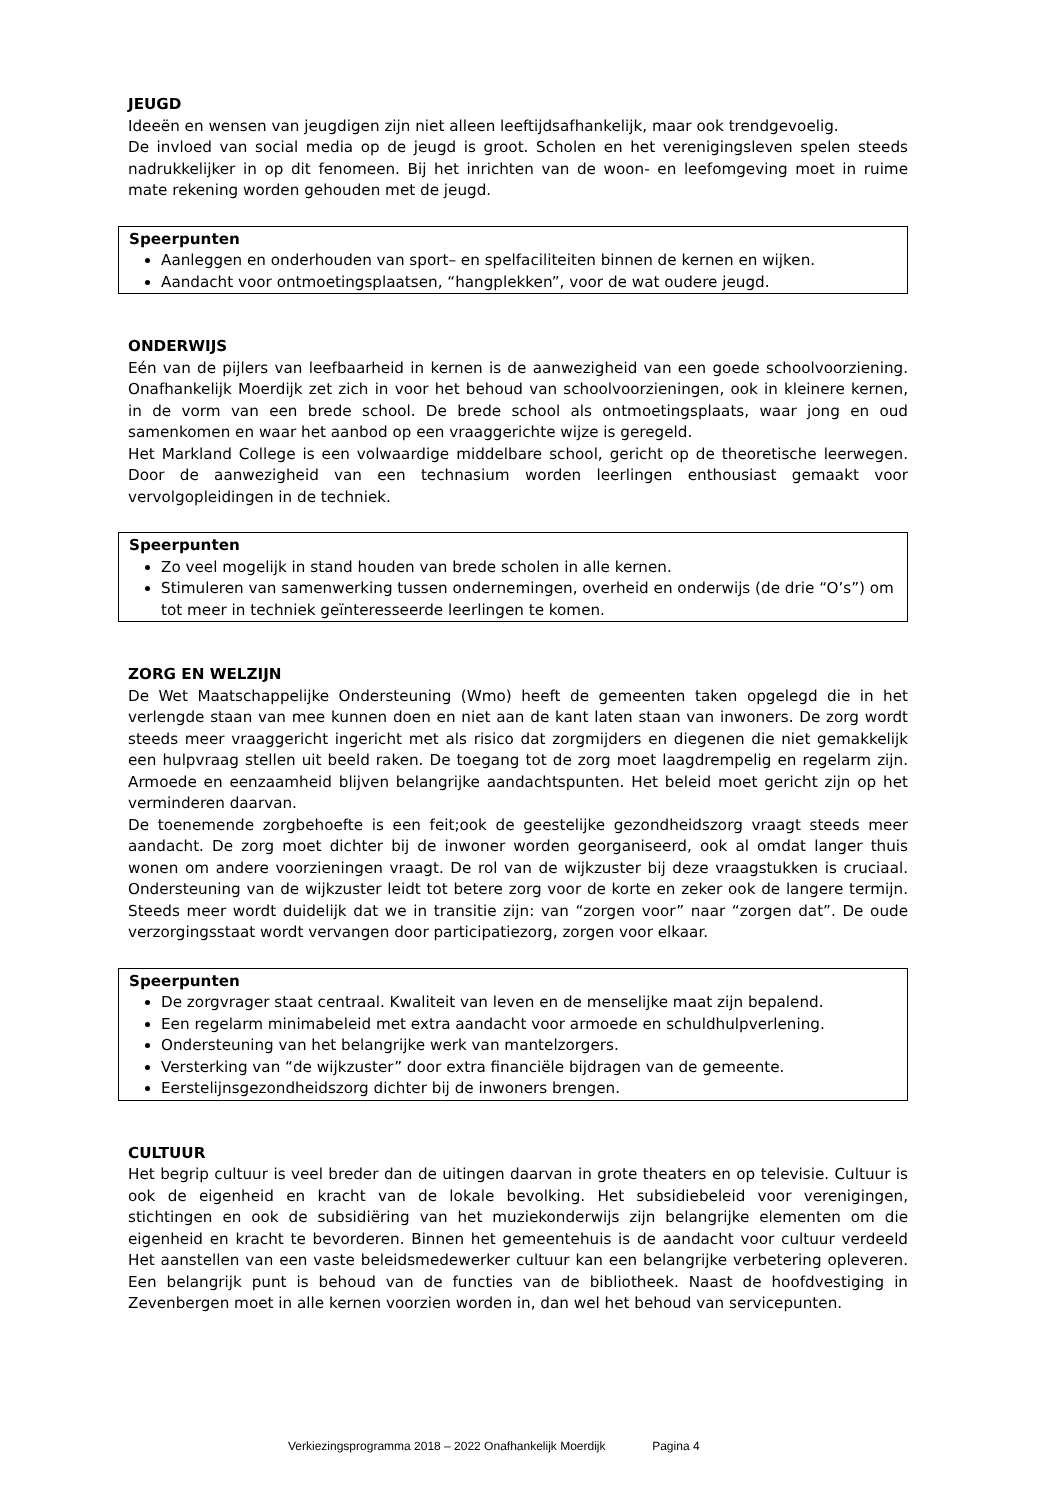JEUGD
Ideeën en wensen van jeugdigen zijn niet alleen leeftijdsafhankelijk, maar ook trendgevoelig.
De invloed van social media op de jeugd is groot. Scholen en het verenigingsleven spelen steeds nadrukkelijker in op dit fenomeen. Bij het inrichten van de woon- en leefomgeving moet in ruime mate rekening worden gehouden met de jeugd.
Speerpunten
Aanleggen en onderhouden van sport– en spelfaciliteiten binnen de kernen en wijken.
Aandacht voor ontmoetingsplaatsen, “hangplekken”, voor de wat oudere jeugd.
ONDERWIJS
Eén van de pijlers van leefbaarheid in kernen is de aanwezigheid van een goede schoolvoorziening. Onafhankelijk Moerdijk zet zich in voor het behoud van schoolvoorzieningen, ook in kleinere kernen, in de vorm van een brede school. De brede school als ontmoetingsplaats, waar jong en oud samenkomen en waar het aanbod op een vraaggerichte wijze is geregeld.
Het Markland College is een volwaardige middelbare school, gericht op de theoretische leerwegen. Door de aanwezigheid van een technasium worden leerlingen enthousiast gemaakt voor vervolgopleidingen in de techniek.
Speerpunten
Zo veel mogelijk in stand houden van brede scholen in alle kernen.
Stimuleren van samenwerking tussen ondernemingen, overheid en onderwijs (de drie “O’s”) om tot meer in techniek geïnteresseerde leerlingen te komen.
ZORG EN WELZIJN
De Wet Maatschappelijke Ondersteuning (Wmo) heeft de gemeenten taken opgelegd die in het verlengde staan van mee kunnen doen en niet aan de kant laten staan van inwoners. De zorg wordt steeds meer vraaggericht ingericht met als risico dat zorgmijders en diegenen die niet gemakkelijk een hulpvraag stellen uit beeld raken. De toegang tot de zorg moet laagdrempelig en regelarm zijn. Armoede en eenzaamheid blijven belangrijke aandachtspunten. Het beleid moet gericht zijn op het verminderen daarvan.
De toenemende zorgbehoefte is een feit;ook de geestelijke gezondheidszorg vraagt steeds meer aandacht. De zorg moet dichter bij de inwoner worden georganiseerd, ook al omdat langer thuis wonen om andere voorzieningen vraagt. De rol van de wijkzuster bij deze vraagstukken is cruciaal. Ondersteuning van de wijkzuster leidt tot betere zorg voor de korte en zeker ook de langere termijn. Steeds meer wordt duidelijk dat we in transitie zijn: van “zorgen voor” naar “zorgen dat”. De oude verzorgingsstaat wordt vervangen door participatiezorg, zorgen voor elkaar.
Speerpunten
De zorgvrager staat centraal. Kwaliteit van leven en de menselijke maat zijn bepalend.
Een regelarm minimabeleid met extra aandacht voor armoede en schuldhulpverlening.
Ondersteuning van het belangrijke werk van mantelzorgers.
Versterking van “de wijkzuster” door extra financiële bijdragen van de gemeente.
Eerstelijnsgezondheidszorg dichter bij de inwoners brengen.
CULTUUR
Het begrip cultuur is veel breder dan de uitingen daarvan in grote theaters en op televisie. Cultuur is ook de eigenheid en kracht van de lokale bevolking. Het subsidiebeleid voor verenigingen, stichtingen en ook de subsidiëring van het muziekonderwijs zijn belangrijke elementen om die eigenheid en kracht te bevorderen. Binnen het gemeentehuis is de aandacht voor cultuur verdeeld Het aanstellen van een vaste beleidsmedewerker cultuur kan een belangrijke verbetering opleveren. Een belangrijk punt is behoud van de functies van de bibliotheek. Naast de hoofdvestiging in Zevenbergen moet in alle kernen voorzien worden in, dan wel het behoud van servicepunten.
Verkiezingsprogramma 2018 – 2022 Onafhankelijk Moerdijk Pagina 4